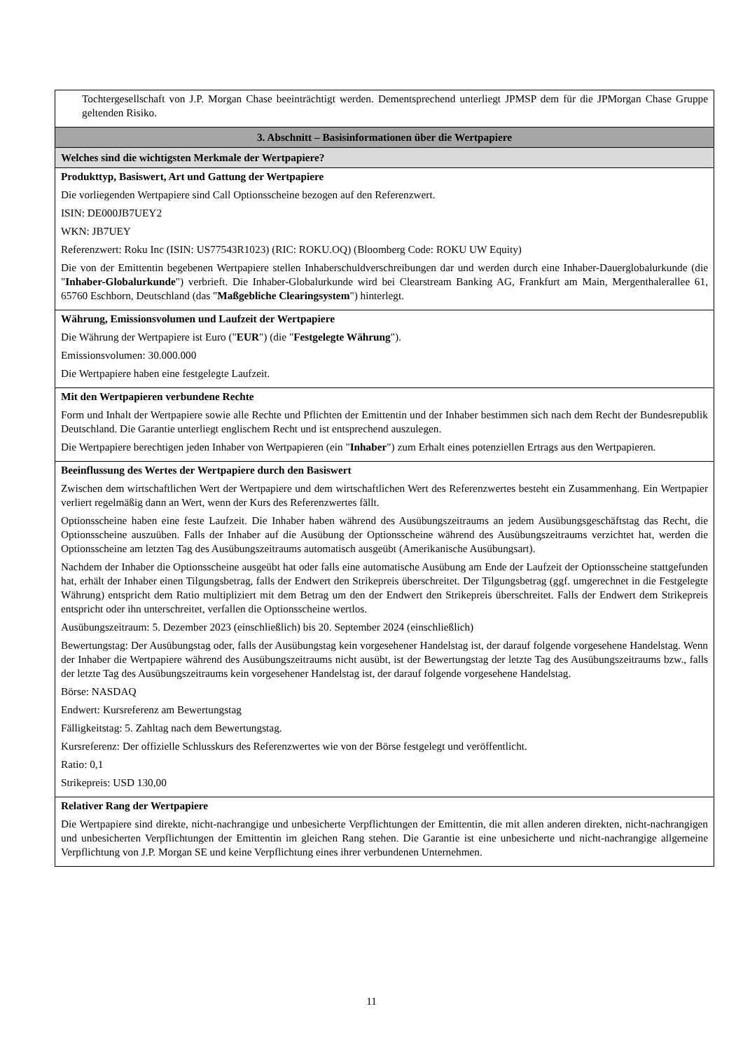Tochtergesellschaft von J.P. Morgan Chase beeinträchtigt werden. Dementsprechend unterliegt JPMSP dem für die JPMorgan Chase Gruppe geltenden Risiko.
3. Abschnitt – Basisinformationen über die Wertpapiere
Welches sind die wichtigsten Merkmale der Wertpapiere?
Produkttyp, Basiswert, Art und Gattung der Wertpapiere
Die vorliegenden Wertpapiere sind Call Optionsscheine bezogen auf den Referenzwert.
ISIN: DE000JB7UEY2
WKN: JB7UEY
Referenzwert: Roku Inc (ISIN: US77543R1023) (RIC: ROKU.OQ) (Bloomberg Code: ROKU UW Equity)
Die von der Emittentin begebenen Wertpapiere stellen Inhaberschuldverschreibungen dar und werden durch eine Inhaber-Dauerglobalurkunde (die "Inhaber-Globalurkunde") verbrieft. Die Inhaber-Globalurkunde wird bei Clearstream Banking AG, Frankfurt am Main, Mergenthalerallee 61, 65760 Eschborn, Deutschland (das "Maßgebliche Clearingsystem") hinterlegt.
Währung, Emissionsvolumen und Laufzeit der Wertpapiere
Die Währung der Wertpapiere ist Euro ("EUR") (die "Festgelegte Währung").
Emissionsvolumen: 30.000.000
Die Wertpapiere haben eine festgelegte Laufzeit.
Mit den Wertpapieren verbundene Rechte
Form und Inhalt der Wertpapiere sowie alle Rechte und Pflichten der Emittentin und der Inhaber bestimmen sich nach dem Recht der Bundesrepublik Deutschland. Die Garantie unterliegt englischem Recht und ist entsprechend auszulegen.
Die Wertpapiere berechtigen jeden Inhaber von Wertpapieren (ein "Inhaber") zum Erhalt eines potenziellen Ertrags aus den Wertpapieren.
Beeinflussung des Wertes der Wertpapiere durch den Basiswert
Zwischen dem wirtschaftlichen Wert der Wertpapiere und dem wirtschaftlichen Wert des Referenzwertes besteht ein Zusammenhang. Ein Wertpapier verliert regelmäßig dann an Wert, wenn der Kurs des Referenzwertes fällt.
Optionsscheine haben eine feste Laufzeit. Die Inhaber haben während des Ausübungszeitraums an jedem Ausübungsgeschäftstag das Recht, die Optionsscheine auszuüben. Falls der Inhaber auf die Ausübung der Optionsscheine während des Ausübungszeitraums verzichtet hat, werden die Optionsscheine am letzten Tag des Ausübungszeitraums automatisch ausgeübt (Amerikanische Ausübungsart).
Nachdem der Inhaber die Optionsscheine ausgeübt hat oder falls eine automatische Ausübung am Ende der Laufzeit der Optionsscheine stattgefunden hat, erhält der Inhaber einen Tilgungsbetrag, falls der Endwert den Strikepreis überschreitet. Der Tilgungsbetrag (ggf. umgerechnet in die Festgelegte Währung) entspricht dem Ratio multipliziert mit dem Betrag um den der Endwert den Strikepreis überschreitet. Falls der Endwert dem Strikepreis entspricht oder ihn unterschreitet, verfallen die Optionsscheine wertlos.
Ausübungszeitraum: 5. Dezember 2023 (einschließlich) bis 20. September 2024 (einschließlich)
Bewertungstag: Der Ausübungstag oder, falls der Ausübungstag kein vorgesehener Handelstag ist, der darauf folgende vorgesehene Handelstag. Wenn der Inhaber die Wertpapiere während des Ausübungszeitraums nicht ausübt, ist der Bewertungstag der letzte Tag des Ausübungszeitraums bzw., falls der letzte Tag des Ausübungszeitraums kein vorgesehener Handelstag ist, der darauf folgende vorgesehene Handelstag.
Börse: NASDAQ
Endwert: Kursreferenz am Bewertungstag
Fälligkeitstag: 5. Zahltag nach dem Bewertungstag.
Kursreferenz: Der offizielle Schlusskurs des Referenzwertes wie von der Börse festgelegt und veröffentlicht.
Ratio: 0,1
Strikepreis: USD 130,00
Relativer Rang der Wertpapiere
Die Wertpapiere sind direkte, nicht-nachrangige und unbesicherte Verpflichtungen der Emittentin, die mit allen anderen direkten, nicht-nachrangigen und unbesicherten Verpflichtungen der Emittentin im gleichen Rang stehen. Die Garantie ist eine unbesicherte und nicht-nachrangige allgemeine Verpflichtung von J.P. Morgan SE und keine Verpflichtung eines ihrer verbundenen Unternehmen.
11